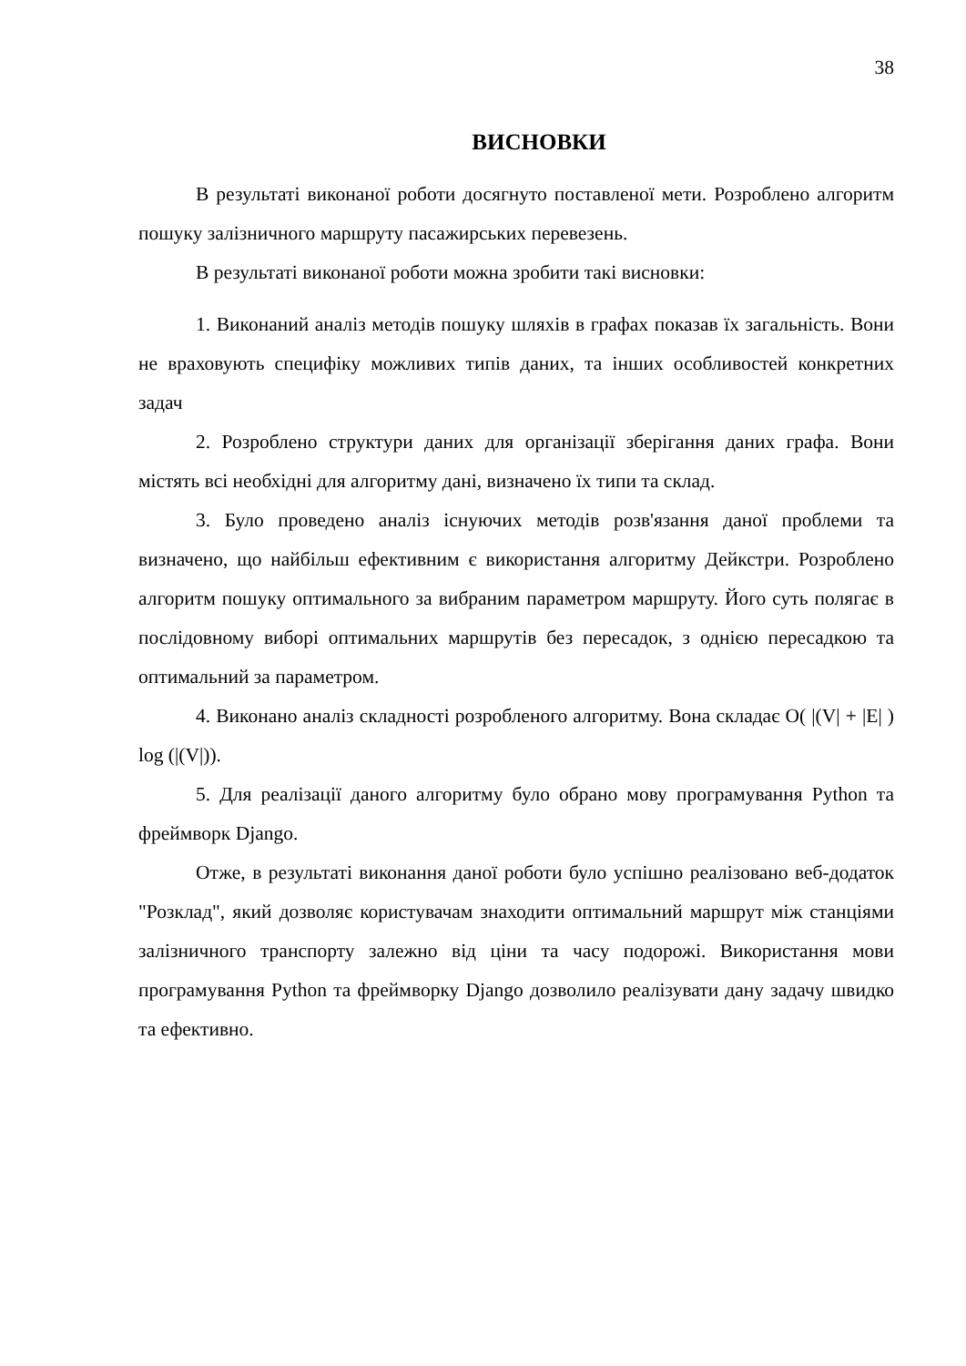38
ВИСНОВКИ
В результаті виконаної роботи досягнуто поставленої мети. Розроблено алгоритм пошуку залізничного маршруту пасажирських перевезень.
В результаті виконаної роботи можна зробити такі висновки:
1. Виконаний аналіз методів пошуку шляхів в графах показав їх загальність. Вони не враховують специфіку можливих типів даних, та інших особливостей конкретних задач
2. Розроблено структури даних для організації зберігання даних графа. Вони містять всі необхідні для алгоритму дані, визначено їх типи та склад.
3. Було проведено аналіз існуючих методів розв'язання даної проблеми та визначено, що найбільш ефективним є використання алгоритму Дейкстри. Розроблено алгоритм пошуку оптимального за вибраним параметром маршруту. Його суть полягає в послідовному виборі оптимальних маршрутів без пересадок, з однією пересадкою та оптимальний за параметром.
4. Виконано аналіз складності розробленого алгоритму. Вона складає O( |(V| + |E| ) log (|(V|)).
5. Для реалізації даного алгоритму було обрано мову програмування Python та фреймворк Django.
Отже, в результаті виконання даної роботи було успішно реалізовано веб-додаток "Розклад", який дозволяє користувачам знаходити оптимальний маршрут між станціями залізничного транспорту залежно від ціни та часу подорожі. Використання мови програмування Python та фреймворку Django дозволило реалізувати дану задачу швидко та ефективно.